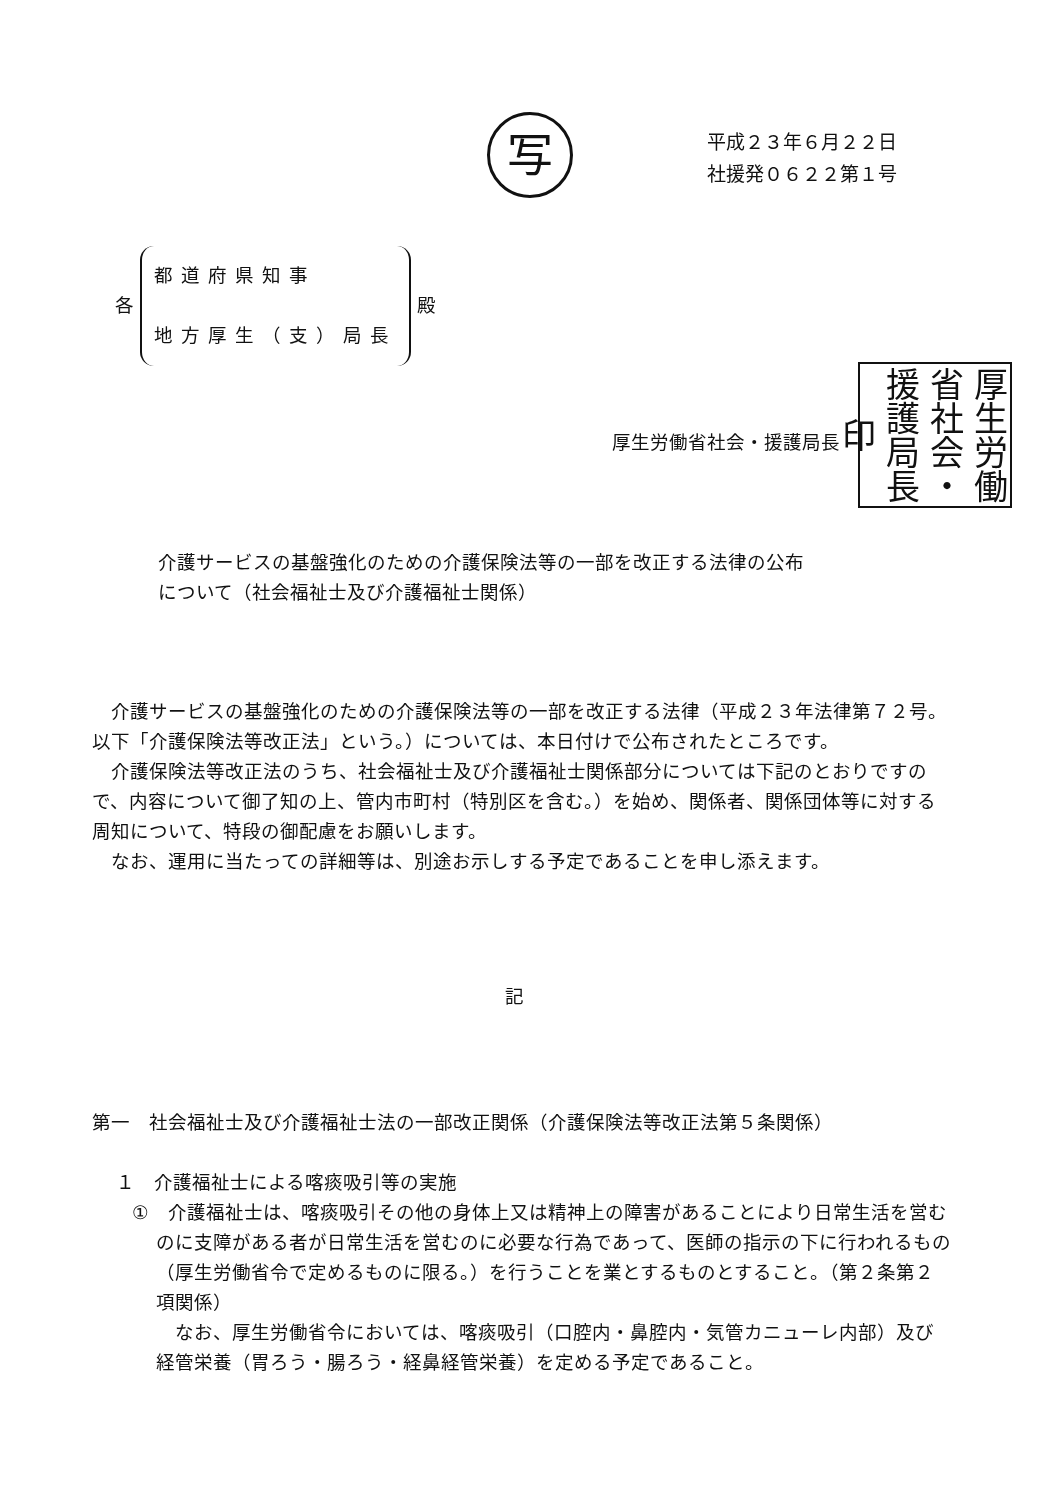写
平成２３年６月２２日
社援発０６２２第１号
各 都道府県知事
地方厚生（支）局長 殿
厚生労働省社会・援護局長印
厚生労働省社会・援護局長
介護サービスの基盤強化のための介護保険法等の一部を改正する法律の公布
について（社会福祉士及び介護福祉士関係）
介護サービスの基盤強化のための介護保険法等の一部を改正する法律（平成２３年法律第７２号。以下「介護保険法等改正法」という。）については、本日付けで公布されたところです。
介護保険法等改正法のうち、社会福祉士及び介護福祉士関係部分については下記のとおりですので、内容について御了知の上、管内市町村（特別区を含む。）を始め、関係者、関係団体等に対する周知について、特段の御配慮をお願いします。
なお、運用に当たっての詳細等は、別途お示しする予定であることを申し添えます。
記
第一　社会福祉士及び介護福祉士法の一部改正関係（介護保険法等改正法第５条関係）
１　介護福祉士による喀痰吸引等の実施
①　介護福祉士は、喀痰吸引その他の身体上又は精神上の障害があることにより日常生活を営むのに支障がある者が日常生活を営むのに必要な行為であって、医師の指示の下に行われるもの（厚生労働省令で定めるものに限る。）を行うことを業とするものとすること。（第２条第２項関係）
なお、厚生労働省令においては、喀痰吸引（口腔内・鼻腔内・気管カニューレ内部）及び経管栄養（胃ろう・腸ろう・経鼻経管栄養）を定める予定であること。